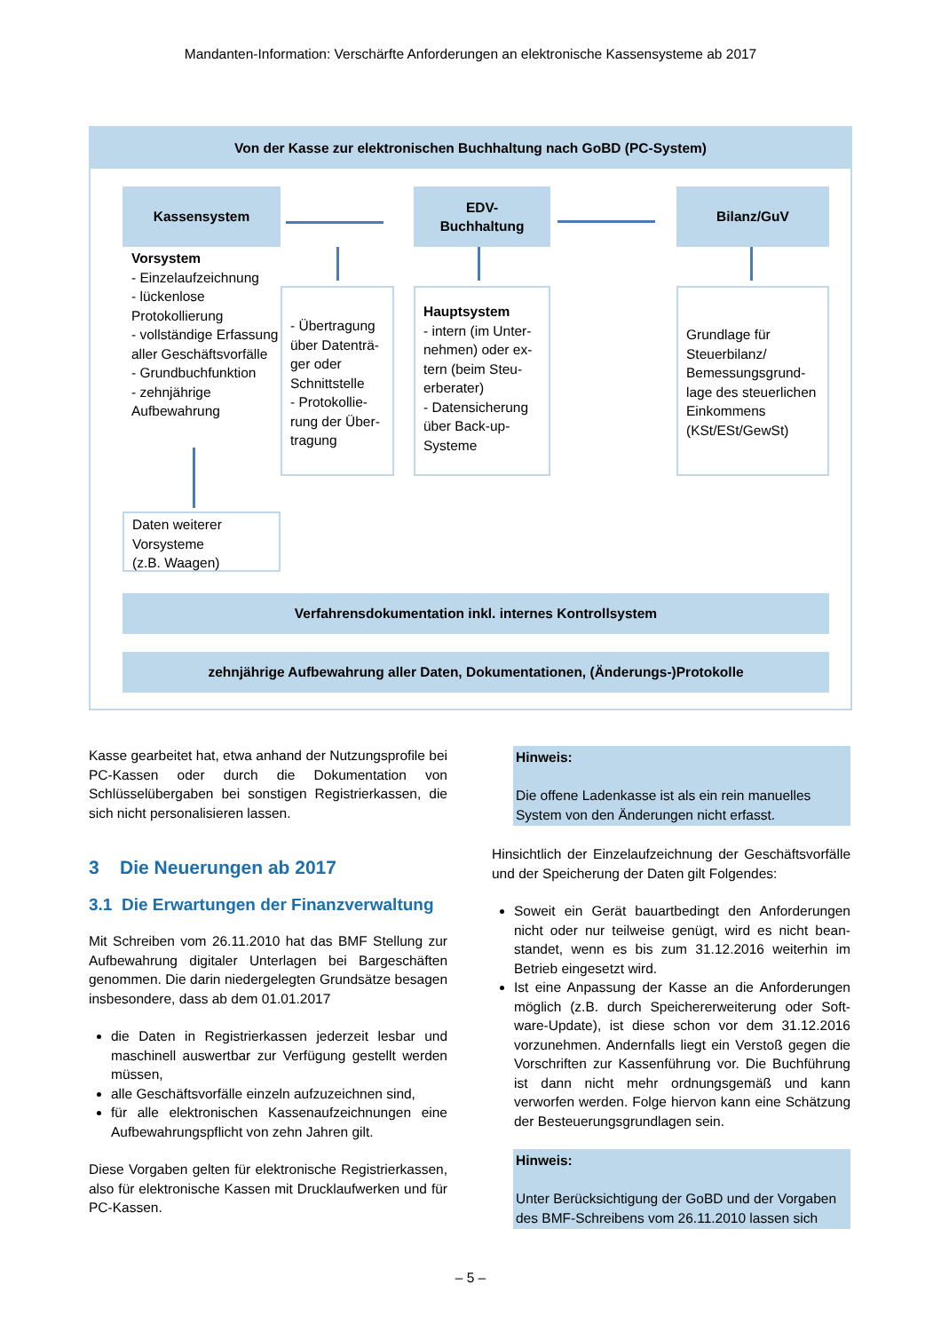Mandanten-Information: Verschärfte Anforderungen an elektronische Kassensysteme ab 2017
Von der Kasse zur elektronischen Buchhaltung nach GoBD (PC-System)
Kassensystem
EDV-
Buchhaltung
Bilanz/GuV
Vorsystem
- Einzelaufzeichnung
- lückenlose Protokollierung
- vollständige Erfassung aller Geschäftsvorfälle
- Grundbuchfunktion
- zehnjährige Aufbewahrung
- Übertragung über Datenträ­ger oder Schnittstelle
- Protokollie­rung der Über­tragung
Hauptsystem
- intern (im Unter­nehmen) oder ex­tern (beim Steu­erberater)
- Datensicherung über Back-up-Systeme
Grundlage für Steuerbilanz/ Bemessungsgrund­lage des steuerli­chen Einkommens (KSt/ESt/GewSt)
Daten weiterer Vorsysteme
(z.B. Waagen)
Verfahrensdokumentation inkl. internes Kontrollsystem
zehnjährige Aufbewahrung aller Daten, Dokumentationen, (Änderungs-)Protokolle
Kasse gearbeitet hat, etwa anhand der Nutzungsprofile bei PC-Kassen oder durch die Dokumentation von Schlüsselübergaben bei sonstigen Registrierkassen, die sich nicht personalisieren lassen.
3 Die Neuerungen ab 2017
3.1 Die Erwartungen der Finanzverwaltung
Mit Schreiben vom 26.11.2010 hat das BMF Stellung zur Aufbewahrung digitaler Unterlagen bei Bargeschäften genommen. Die darin niedergelegten Grundsätze besa­gen insbesondere, dass ab dem 01.01.2017
die Daten in Registrierkassen jederzeit lesbar und maschinell auswertbar zur Verfügung gestellt werden müssen,
alle Geschäftsvorfälle einzeln aufzuzeichnen sind,
für alle elektronischen Kassenaufzeichnungen eine Aufbewahrungspflicht von zehn Jahren gilt.
Diese Vorgaben gelten für elektronische Registrierkas­sen, also für elektronische Kassen mit Drucklaufwerken und für PC-Kassen.
Hinweis:
Die offene Ladenkasse ist als ein rein manuelles System von den Änderungen nicht erfasst.
Hinsichtlich der Einzelaufzeichnung der Geschäftsvorfäl­le und der Speicherung der Daten gilt Folgendes:
Soweit ein Gerät bauartbedingt den Anforderungen nicht oder nur teilweise genügt, wird es nicht bean­standet, wenn es bis zum 31.12.2016 weiterhin im Betrieb eingesetzt wird.
Ist eine Anpassung der Kasse an die Anforderungen möglich (z.B. durch Speichererweiterung oder Soft­ware-Update), ist diese schon vor dem 31.12.2016 vorzunehmen. Andernfalls liegt ein Verstoß gegen die Vorschriften zur Kassenführung vor. Die Buch­führung ist dann nicht mehr ordnungsgemäß und kann verworfen werden. Folge hiervon kann eine Schätzung der Besteuerungsgrundlagen sein.
Hinweis:
Unter Berücksichtigung der GoBD und der Vorgaben des BMF-Schreibens vom 26.11.2010 lassen sich
– 5 –